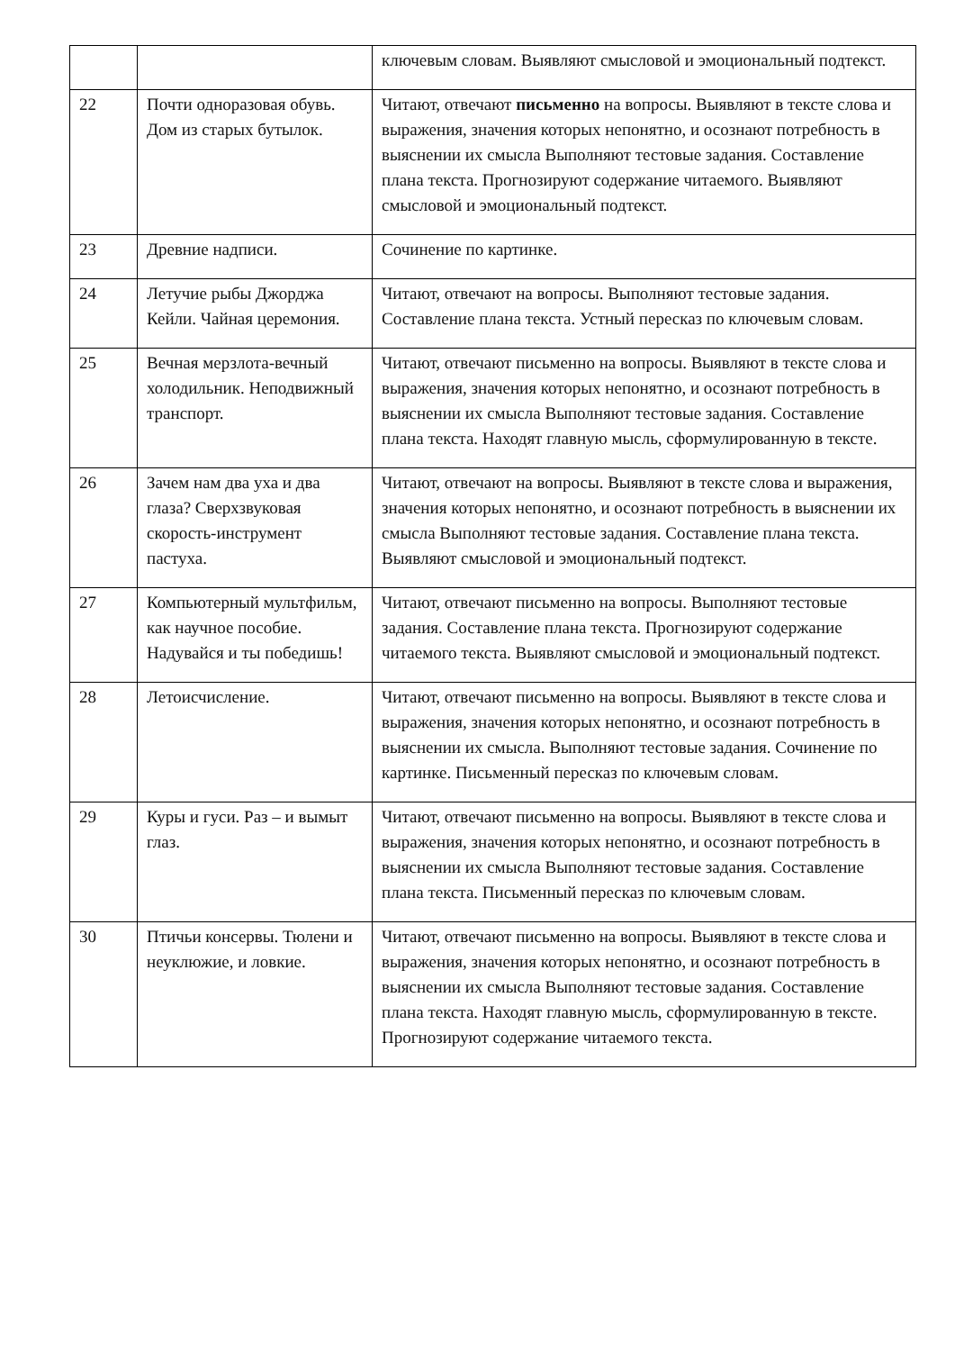| | | ключевым словам. Выявляют смысловой и эмоциональный подтекст. |
| 22 | Почти одноразовая обувь. Дом из старых бутылок. | Читают, отвечают письменно на вопросы. Выявляют в тексте слова и выражения, значения которых непонятно, и осознают потребность в выяснении их смысла Выполняют тестовые задания. Составление плана текста. Прогнозируют содержание читаемого. Выявляют смысловой и эмоциональный подтекст. |
| 23 | Древние надписи. | Сочинение по картинке. |
| 24 | Летучие рыбы Джорджа Кейли. Чайная церемония. | Читают, отвечают на вопросы. Выполняют тестовые задания. Составление плана текста. Устный пересказ по ключевым словам. |
| 25 | Вечная мерзлота-вечный холодильник. Неподвижный транспорт. | Читают, отвечают письменно на вопросы. Выявляют в тексте слова и выражения, значения которых непонятно, и осознают потребность в выяснении их смысла Выполняют тестовые задания. Составление плана текста. Находят главную мысль, сформулированную в тексте. |
| 26 | Зачем нам два уха и два глаза? Сверхзвуковая скорость-инструмент пастуха. | Читают, отвечают на вопросы. Выявляют в тексте слова и выражения, значения которых непонятно, и осознают потребность в выяснении их смысла Выполняют тестовые задания. Составление плана текста. Выявляют смысловой и эмоциональный подтекст. |
| 27 | Компьютерный мультфильм, как научное пособие. Надувайся и ты победишь! | Читают, отвечают письменно на вопросы. Выполняют тестовые задания. Составление плана текста. Прогнозируют содержание читаемого текста. Выявляют смысловой и эмоциональный подтекст. |
| 28 | Летоисчисление. | Читают, отвечают письменно на вопросы. Выявляют в тексте слова и выражения, значения которых непонятно, и осознают потребность в выяснении их смысла. Выполняют тестовые задания. Сочинение по картинке. Письменный пересказ по ключевым словам. |
| 29 | Куры и гуси. Раз – и вымыт глаз. | Читают, отвечают письменно на вопросы. Выявляют в тексте слова и выражения, значения которых непонятно, и осознают потребность в выяснении их смысла Выполняют тестовые задания. Составление плана текста. Письменный пересказ по ключевым словам. |
| 30 | Птичьи консервы. Тюлени и неуклюжие, и ловкие. | Читают, отвечают письменно на вопросы. Выявляют в тексте слова и выражения, значения которых непонятно, и осознают потребность в выяснении их смысла Выполняют тестовые задания. Составление плана текста. Находят главную мысль, сформулированную в тексте. Прогнозируют содержание читаемого текста. |